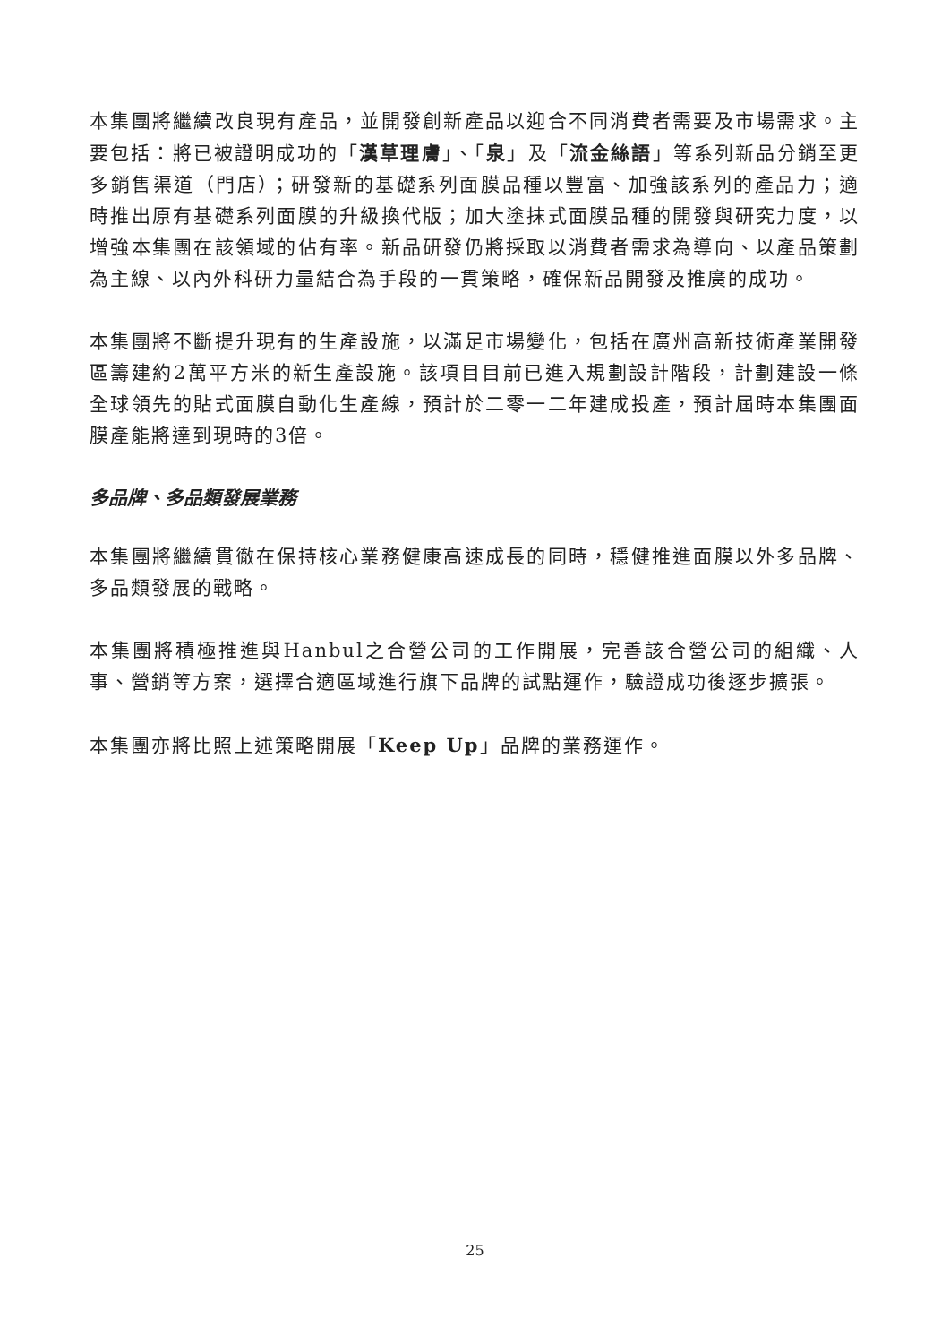本集團將繼續改良現有產品，並開發創新產品以迎合不同消費者需要及市場需求。主要包括：將已被證明成功的「漢草理膚」、「泉」及「流金絲語」等系列新品分銷至更多銷售渠道（門店）；研發新的基礎系列面膜品種以豐富、加強該系列的產品力；適時推出原有基礎系列面膜的升級換代版；加大塗抹式面膜品種的開發與研究力度，以增強本集團在該領域的佔有率。新品研發仍將採取以消費者需求為導向、以產品策劃為主線、以內外科研力量結合為手段的一貫策略，確保新品開發及推廣的成功。
本集團將不斷提升現有的生產設施，以滿足市場變化，包括在廣州高新技術產業開發區籌建約2萬平方米的新生產設施。該項目目前已進入規劃設計階段，計劃建設一條全球領先的貼式面膜自動化生產線，預計於二零一二年建成投產，預計屆時本集團面膜產能將達到現時的3倍。
多品牌、多品類發展業務
本集團將繼續貫徹在保持核心業務健康高速成長的同時，穩健推進面膜以外多品牌、多品類發展的戰略。
本集團將積極推進與Hanbul之合營公司的工作開展，完善該合營公司的組織、人事、營銷等方案，選擇合適區域進行旗下品牌的試點運作，驗證成功後逐步擴張。
本集團亦將比照上述策略開展「Keep Up」品牌的業務運作。
25